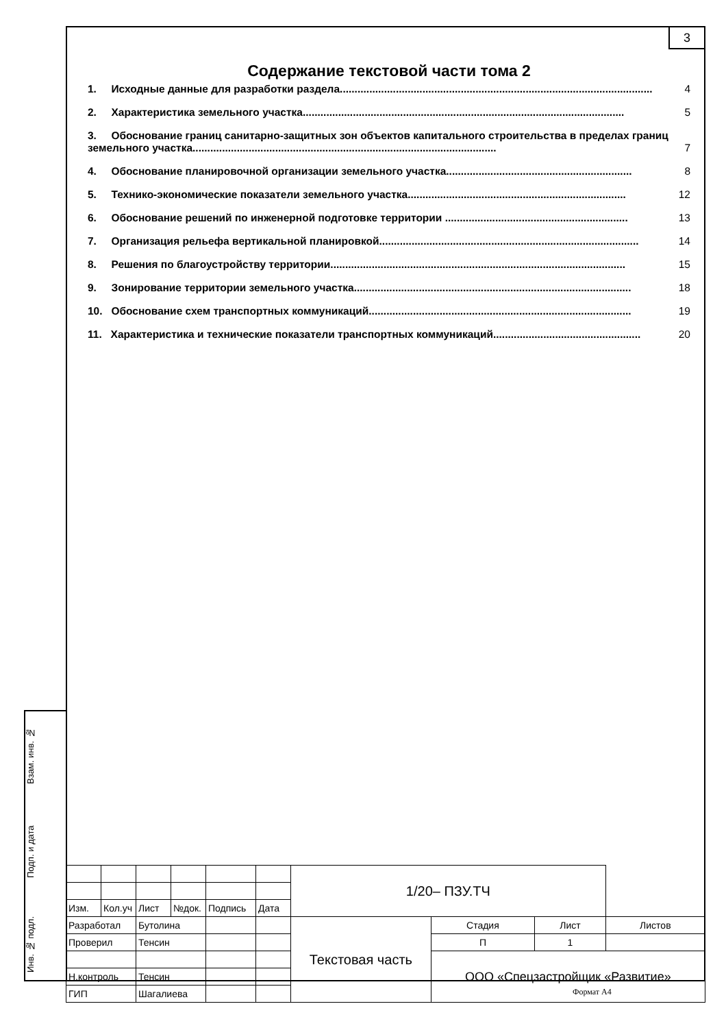3
Содержание текстовой части тома 2
1. Исходные данные для разработки раздела.......................................................................................................... 4
2. Характеристика земельного участка............................................................................................................. 5
3. Обоснование границ санитарно-защитных зон объектов капитального строительства в пределах границ земельного участка....................................................................................................... 7
4. Обоснование планировочной организации земельного участка............................................................... 8
5. Технико-экономические показатели земельного участка.......................................................................... 12
6. Обоснование решений по инженерной подготовке территории .............................................................. 13
7. Организация рельефа вертикальной планировкой........................................................................................ 14
8. Решения по благоустройству территории.................................................................................................... 15
9. Зонирование территории земельного участка.............................................................................................. 18
10. Обоснование схем транспортных коммуникаций......................................................................................... 19
11. Характеристика и технические показатели транспортных коммуникаций.................................................. 20
Взам. инв. №
Подп. и дата
Инв. № подл.
| | | | | | | 1/20– ПЗУ.ТЧ | | | |
| Изм. | Кол.уч | Лист | №док. | Подпись | Дата | | | | |
| Разработал | | Бутолина | | | | Текстовая часть | Стадия | Лист | Листов |
| Проверил | | Тенсин | | | | | П | 1 | |
| | | | | | | | ООО «Спецзастройщик «Развитие» | | |
| Н.контроль | | Тенсин | | | | | | | |
| ГИП | | Шагалиева | | | | | | | |
Формат А4